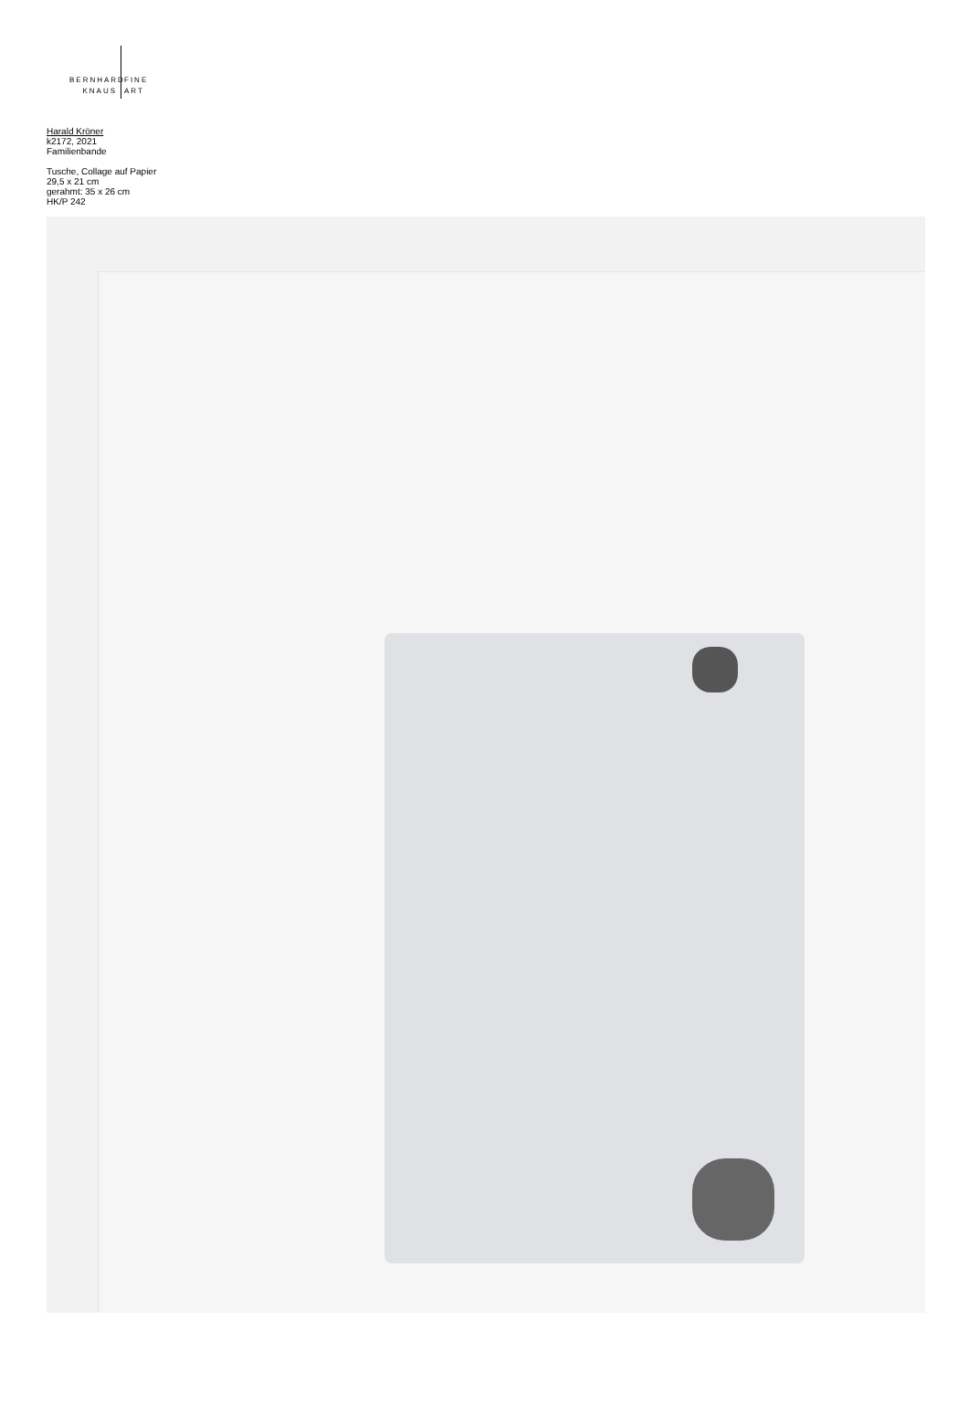BERNHARD FINE
KNAUS ART
Harald Kröner
k2172, 2021
Familienbande
Tusche, Collage auf Papier
29,5 x 21 cm
gerahmt: 35 x 26 cm
HK/P 242